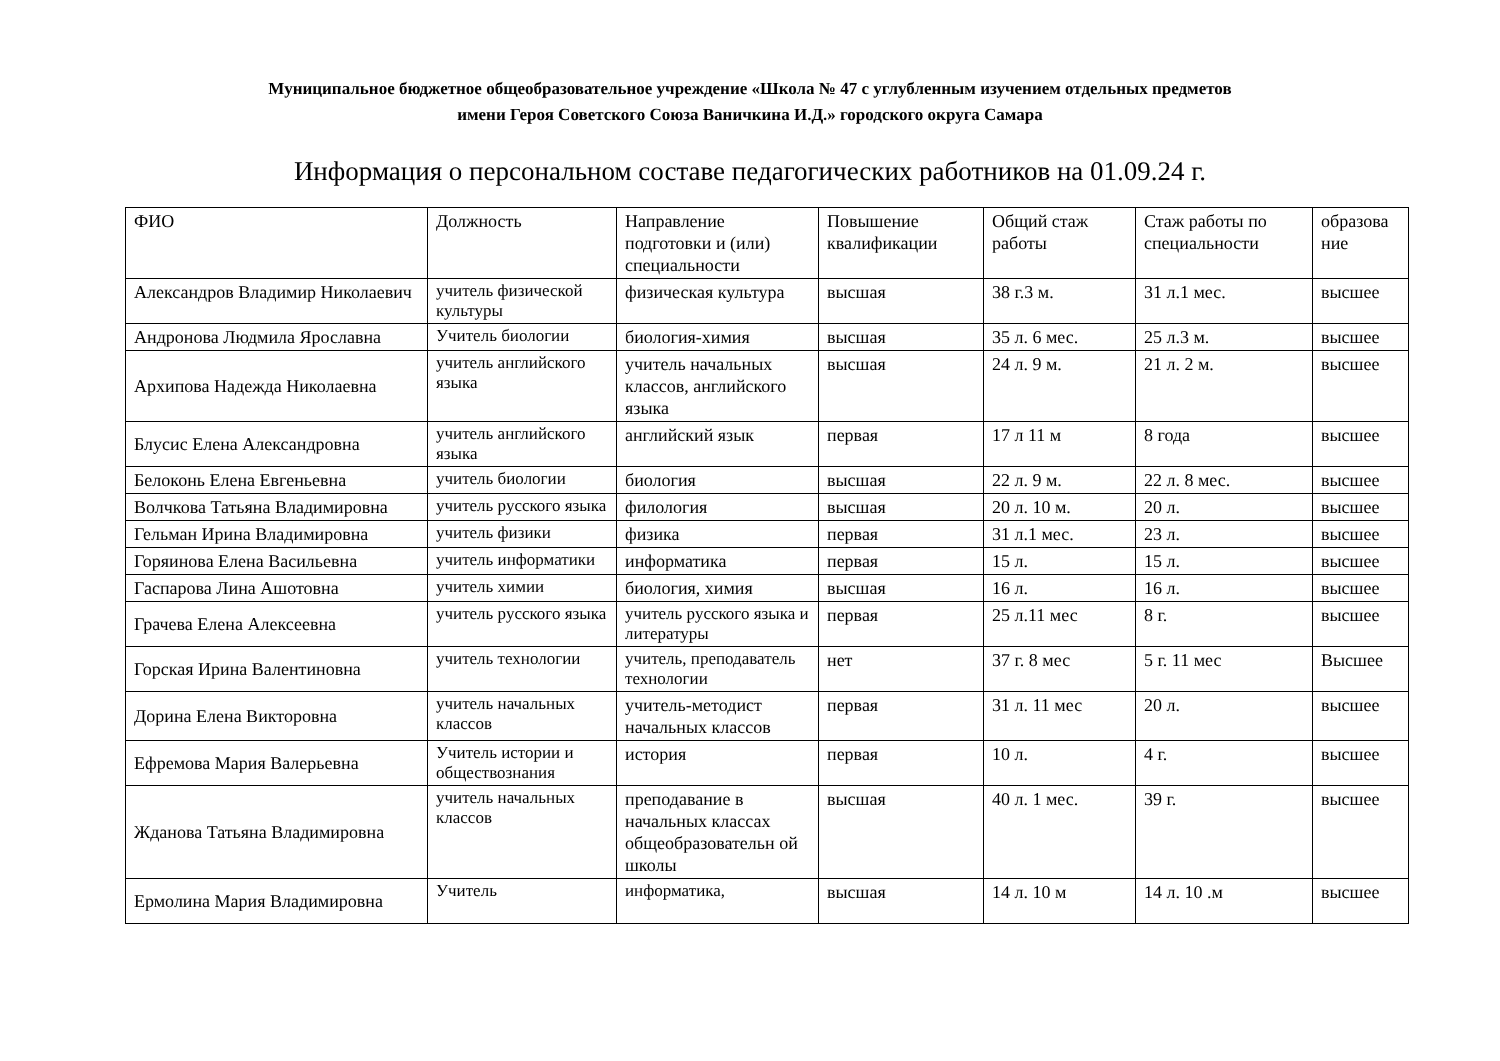Муниципальное бюджетное общеобразовательное учреждение «Школа № 47 с углубленным изучением отдельных предметов
имени Героя Советского Союза Ваничкина И.Д.» городского округа Самара
Информация о персональном составе педагогических работников на 01.09.24 г.
| ФИО | Должность | Направление подготовки и (или) специальности | Повышение квалификации | Общий стаж работы | Стаж работы по специальности | образова ние |
| Александров Владимир Николаевич | учитель физической культуры | физическая культура | высшая | 38 г.3 м. | 31 л.1 мес. | высшее |
| Андронова Людмила Ярославна | Учитель биологии | биология-химия | высшая | 35 л. 6 мес. | 25 л.3 м. | высшее |
| Архипова Надежда Николаевна | учитель английского языка | учитель начальных классов, английского языка | высшая | 24 л. 9 м. | 21 л. 2 м. | высшее |
| Блусис Елена Александровна | учитель английского языка | английский язык | первая | 17 л 11 м | 8 года | высшее |
| Белоконь Елена Евгеньевна | учитель биологии | биология | высшая | 22 л. 9 м. | 22 л. 8 мес. | высшее |
| Волчкова Татьяна Владимировна | учитель русского языка | филология | высшая | 20 л. 10 м. | 20 л. | высшее |
| Гельман Ирина Владимировна | учитель физики | физика | первая | 31 л.1 мес. | 23 л. | высшее |
| Горяинова Елена Васильевна | учитель информатики | информатика | первая | 15 л. | 15 л. | высшее |
| Гаспарова Лина Ашотовна | учитель химии | биология, химия | высшая | 16 л. | 16 л. | высшее |
| Грачева Елена Алексеевна | учитель русского языка | учитель русского языка и литературы | первая | 25 л.11 мес | 8 г. | высшее |
| Горская Ирина Валентиновна | учитель технологии | учитель, преподаватель технологии | нет | 37 г. 8 мес | 5 г. 11 мес | Высшее |
| Дорина Елена Викторовна | учитель начальных классов | учитель-методист начальных классов | первая | 31 л. 11 мес | 20 л. | высшее |
| Ефремова Мария Валерьевна | Учитель истории и обществознания | история | первая | 10 л. | 4 г. | высшее |
| Жданова Татьяна Владимировна | учитель начальных классов | преподавание в начальных классах общеобразовательн ой школы | высшая | 40 л. 1 мес. | 39 г. | высшее |
| Ермолина Мария Владимировна | Учитель | информатика, | высшая | 14 л. 10 м | 14 л. 10 .м | высшее |